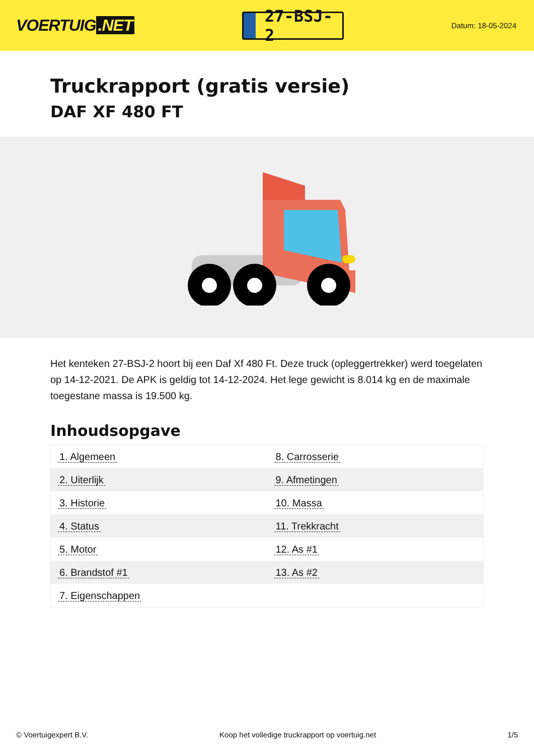VOERTUIG.NET
27-BSJ-2
Datum: 18-05-2024
Truckrapport (gratis versie)
DAF XF 480 FT
Het kenteken 27-BSJ-2 hoort bij een Daf Xf 480 Ft. Deze truck (opleggertrekker) werd toegelaten op 14-12-2021. De APK is geldig tot 14-12-2024. Het lege gewicht is 8.014 kg en de maximale toegestane massa is 19.500 kg.
Inhoudsopgave
| 1. Algemeen | 8. Carrosserie |
| 2. Uiterlijk | 9. Afmetingen |
| 3. Historie | 10. Massa |
| 4. Status | 11. Trekkracht |
| 5. Motor | 12. As #1 |
| 6. Brandstof #1 | 13. As #2 |
| 7. Eigenschappen | |
© Voertuigexpert B.V. Koop het volledige truckrapport op voertuig.net 1/5